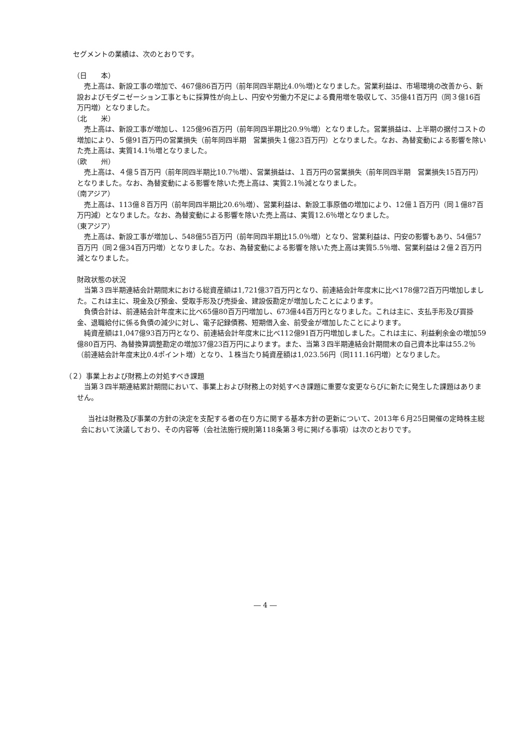セグメントの業績は、次のとおりです。
（日　　本）
　売上高は、新設工事の増加で、467億86百万円（前年同四半期比4.0％増)となりました。営業利益は、市場環境の改善から、新設およびモダニゼーション工事ともに採算性が向上し、円安や労働力不足による費用増を吸収して、35億41百万円（同３億16百万円増）となりました。
（北　　米）
　売上高は、新設工事が増加し、125億96百万円（前年同四半期比20.9％増）となりました。営業損益は、上半期の据付コストの増加により、５億91百万円の営業損失（前年同四半期　営業損失１億23百万円）となりました。なお、為替変動による影響を除いた売上高は、実質14.1％増となりました。
（欧　　州）
　売上高は、４億５百万円（前年同四半期比10.7％増）、営業損益は、１百万円の営業損失（前年同四半期　営業損失15百万円）となりました。なお、為替変動による影響を除いた売上高は、実質2.1％減となりました。
（南アジア）
　売上高は、113億８百万円（前年同四半期比20.6％増）、営業利益は、新設工事原価の増加により、12億１百万円（同１億87百万円減）となりました。なお、為替変動による影響を除いた売上高は、実質12.6％増となりました。
（東アジア）
　売上高は、新設工事が増加し、548億55百万円（前年同四半期比15.0％増）となり、営業利益は、円安の影響もあり、54億57百万円（同２億34百万円増）となりました。なお、為替変動による影響を除いた売上高は実質5.5％増、営業利益は２億２百万円減となりました。
財政状態の状況
　当第３四半期連結会計期間末における総資産額は1,721億37百万円となり、前連結会計年度末に比べ178億72百万円増加しました。これは主に、現金及び預金、受取手形及び売掛金、建設仮勘定が増加したことによります。
　負債合計は、前連結会計年度末に比べ65億80百万円増加し、673億44百万円となりました。これは主に、支払手形及び買掛金、退職給付に係る負債の減少に対し、電子記録債務、短期借入金、前受金が増加したことによります。
　純資産額は1,047億93百万円となり、前連結会計年度末に比べ112億91百万円増加しました。これは主に、利益剰余金の増加59億80百万円、為替換算調整勘定の増加37億23百万円によります。また、当第３四半期連結会計期間末の自己資本比率は55.2％（前連結会計年度末比0.4ポイント増）となり、１株当たり純資産額は1,023.56円（同111.16円増）となりました。
（２）事業上および財務上の対処すべき課題
　当第３四半期連結累計期間において、事業上および財務上の対処すべき課題に重要な変更ならびに新たに発生した課題はありません。
　当社は財務及び事業の方針の決定を支配する者の在り方に関する基本方針の更新について、2013年６月25日開催の定時株主総会において決議しており、その内容等（会社法施行規則第118条第３号に掲げる事項）は次のとおりです。
― 4 ―